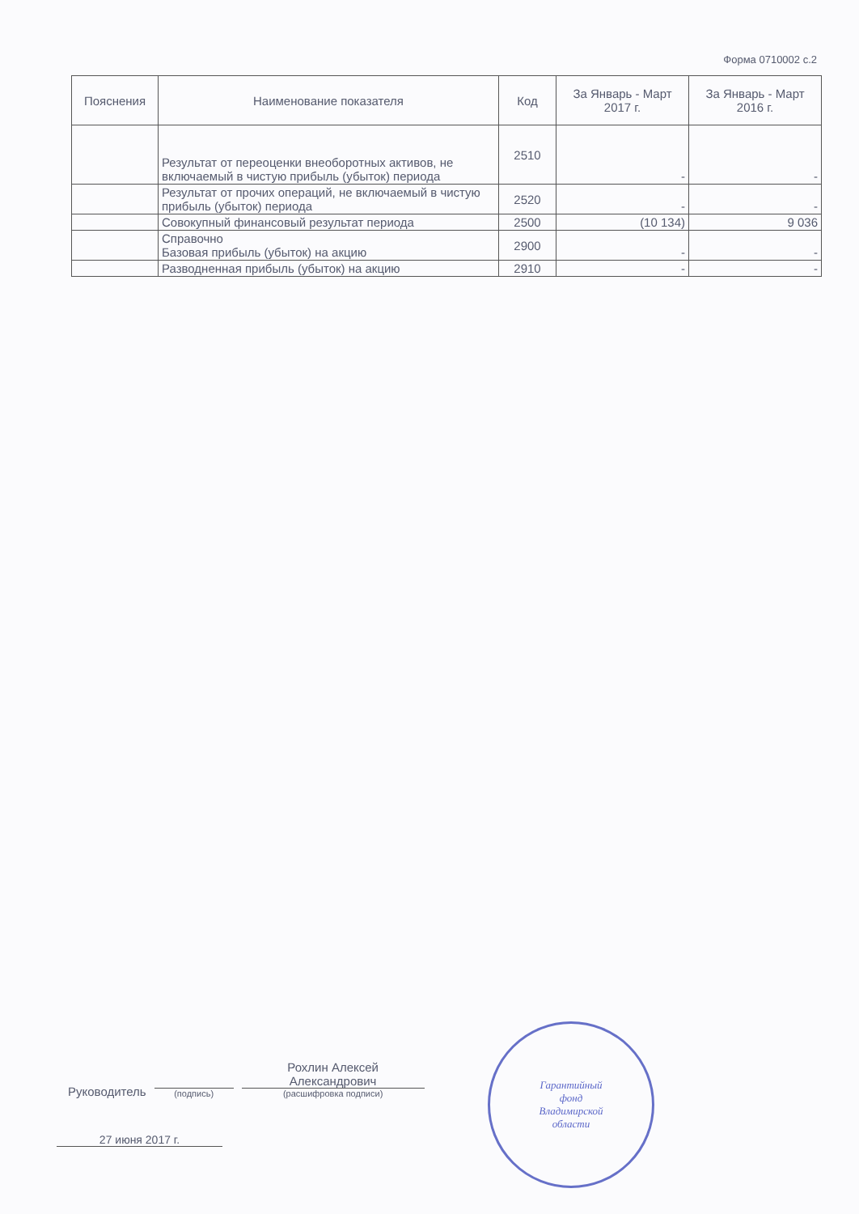Форма 0710002 с.2
| Пояснения | Наименование показателя | Код | За Январь - Март 2017 г. | За Январь - Март 2016 г. |
| --- | --- | --- | --- | --- |
| | Результат от переоценки внеоборотных активов, не включаемый в чистую прибыль (убыток) периода | 2510 | - | - |
| | Результат от прочих операций, не включаемый в чистую прибыль (убыток) периода | 2520 | - | - |
| | Совокупный финансовый результат периода | 2500 | (10 134) | 9 036 |
| | Справочно Базовая прибыль (убыток) на акцию | 2900 | - | - |
| | Разводненная прибыль (убыток) на акцию | 2910 | - | - |
Руководитель
(подпись)
Рохлин Алексей
Александрович
(расшифровка подписи)
27 июня 2017 г.
Гарантийный
фонд
Владимирской
области